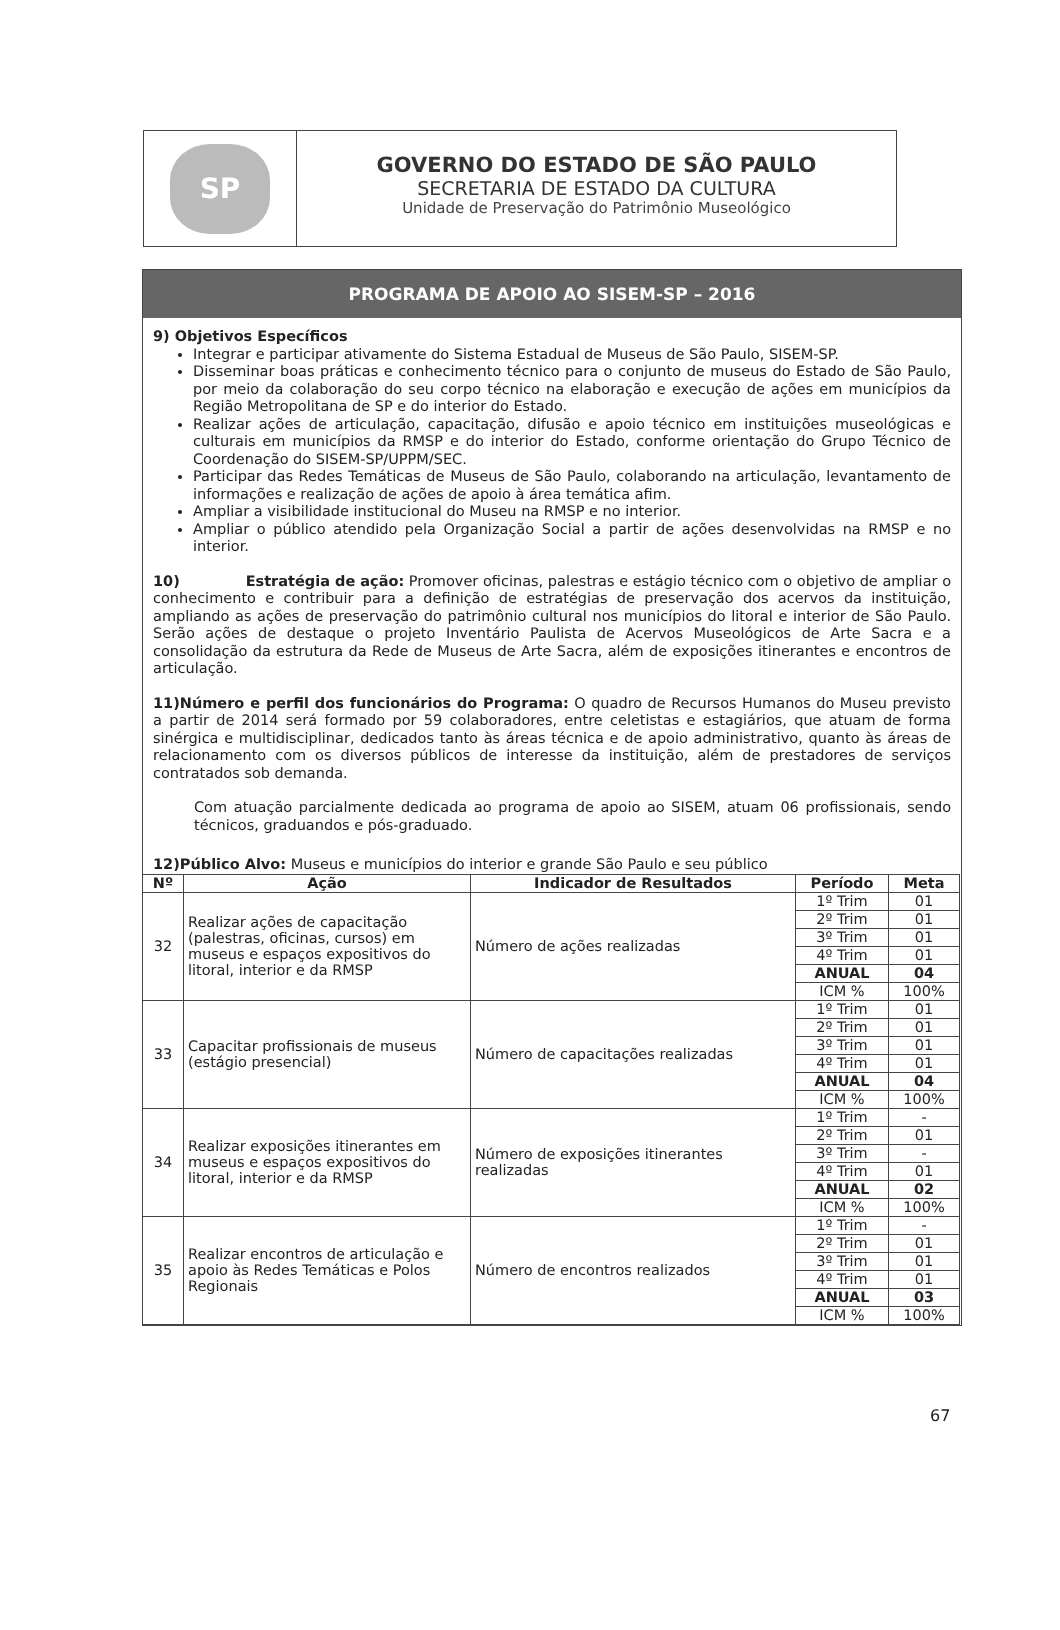SP
GOVERNO DO ESTADO DE SÃO PAULO
SECRETARIA DE ESTADO DA CULTURA
Unidade de Preservação do Patrimônio Museológico
PROGRAMA DE APOIO AO SISEM-SP – 2016
9) Objetivos Específicos
Integrar e participar ativamente do Sistema Estadual de Museus de São Paulo, SISEM-SP.
Disseminar boas práticas e conhecimento técnico para o conjunto de museus do Estado de São Paulo, por meio da colaboração do seu corpo técnico na elaboração e execução de ações em municípios da Região Metropolitana de SP e do interior do Estado.
Realizar ações de articulação, capacitação, difusão e apoio técnico em instituições museológicas e culturais em municípios da RMSP e do interior do Estado, conforme orientação do Grupo Técnico de Coordenação do SISEM-SP/UPPM/SEC.
Participar das Redes Temáticas de Museus de São Paulo, colaborando na articulação, levantamento de informações e realização de ações de apoio à área temática afim.
Ampliar a visibilidade institucional do Museu na RMSP e no interior.
Ampliar o público atendido pela Organização Social a partir de ações desenvolvidas na RMSP e no interior.
10) Estratégia de ação: Promover oficinas, palestras e estágio técnico com o objetivo de ampliar o conhecimento e contribuir para a definição de estratégias de preservação dos acervos da instituição, ampliando as ações de preservação do patrimônio cultural nos municípios do litoral e interior de São Paulo. Serão ações de destaque o projeto Inventário Paulista de Acervos Museológicos de Arte Sacra e a consolidação da estrutura da Rede de Museus de Arte Sacra, além de exposições itinerantes e encontros de articulação.
11)Número e perfil dos funcionários do Programa: O quadro de Recursos Humanos do Museu previsto a partir de 2014 será formado por 59 colaboradores, entre celetistas e estagiários, que atuam de forma sinérgica e multidisciplinar, dedicados tanto às áreas técnica e de apoio administrativo, quanto às áreas de relacionamento com os diversos públicos de interesse da instituição, além de prestadores de serviços contratados sob demanda.
Com atuação parcialmente dedicada ao programa de apoio ao SISEM, atuam 06 profissionais, sendo técnicos, graduandos e pós-graduado.
12)Público Alvo: Museus e municípios do interior e grande São Paulo e seu público
| Nº | Ação | Indicador de Resultados | Período | Meta |
| --- | --- | --- | --- | --- |
| 32 | Realizar ações de capacitação (palestras, oficinas, cursos) em museus e espaços expositivos do litoral, interior e da RMSP | Número de ações realizadas | 1º Trim | 01 |
| | | | 2º Trim | 01 |
| | | | 3º Trim | 01 |
| | | | 4º Trim | 01 |
| | | | ANUAL | 04 |
| | | | ICM % | 100% |
| 33 | Capacitar profissionais de museus (estágio presencial) | Número de capacitações realizadas | 1º Trim | 01 |
| | | | 2º Trim | 01 |
| | | | 3º Trim | 01 |
| | | | 4º Trim | 01 |
| | | | ANUAL | 04 |
| | | | ICM % | 100% |
| 34 | Realizar exposições itinerantes em museus e espaços expositivos do litoral, interior e da RMSP | Número de exposições itinerantes realizadas | 1º Trim | - |
| | | | 2º Trim | 01 |
| | | | 3º Trim | - |
| | | | 4º Trim | 01 |
| | | | ANUAL | 02 |
| | | | ICM % | 100% |
| 35 | Realizar encontros de articulação e apoio às Redes Temáticas e Polos Regionais | Número de encontros realizados | 1º Trim | - |
| | | | 2º Trim | 01 |
| | | | 3º Trim | 01 |
| | | | 4º Trim | 01 |
| | | | ANUAL | 03 |
| | | | ICM % | 100% |
67